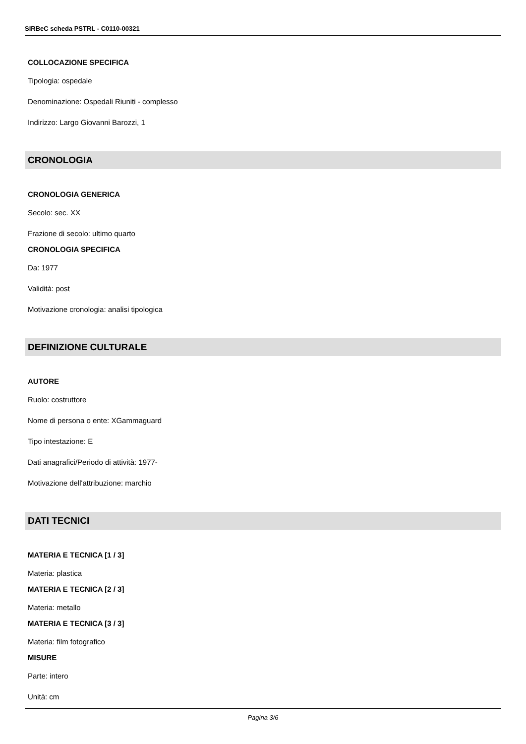SIRBeC scheda PSTRL - C0110-00321
COLLOCAZIONE SPECIFICA
Tipologia: ospedale
Denominazione: Ospedali Riuniti - complesso
Indirizzo: Largo Giovanni Barozzi, 1
CRONOLOGIA
CRONOLOGIA GENERICA
Secolo: sec. XX
Frazione di secolo: ultimo quarto
CRONOLOGIA SPECIFICA
Da: 1977
Validità: post
Motivazione cronologia: analisi tipologica
DEFINIZIONE CULTURALE
AUTORE
Ruolo: costruttore
Nome di persona o ente: XGammaguard
Tipo intestazione: E
Dati anagrafici/Periodo di attività: 1977-
Motivazione dell'attribuzione: marchio
DATI TECNICI
MATERIA E TECNICA [1 / 3]
Materia: plastica
MATERIA E TECNICA [2 / 3]
Materia: metallo
MATERIA E TECNICA [3 / 3]
Materia: film fotografico
MISURE
Parte: intero
Unità: cm
Pagina 3/6